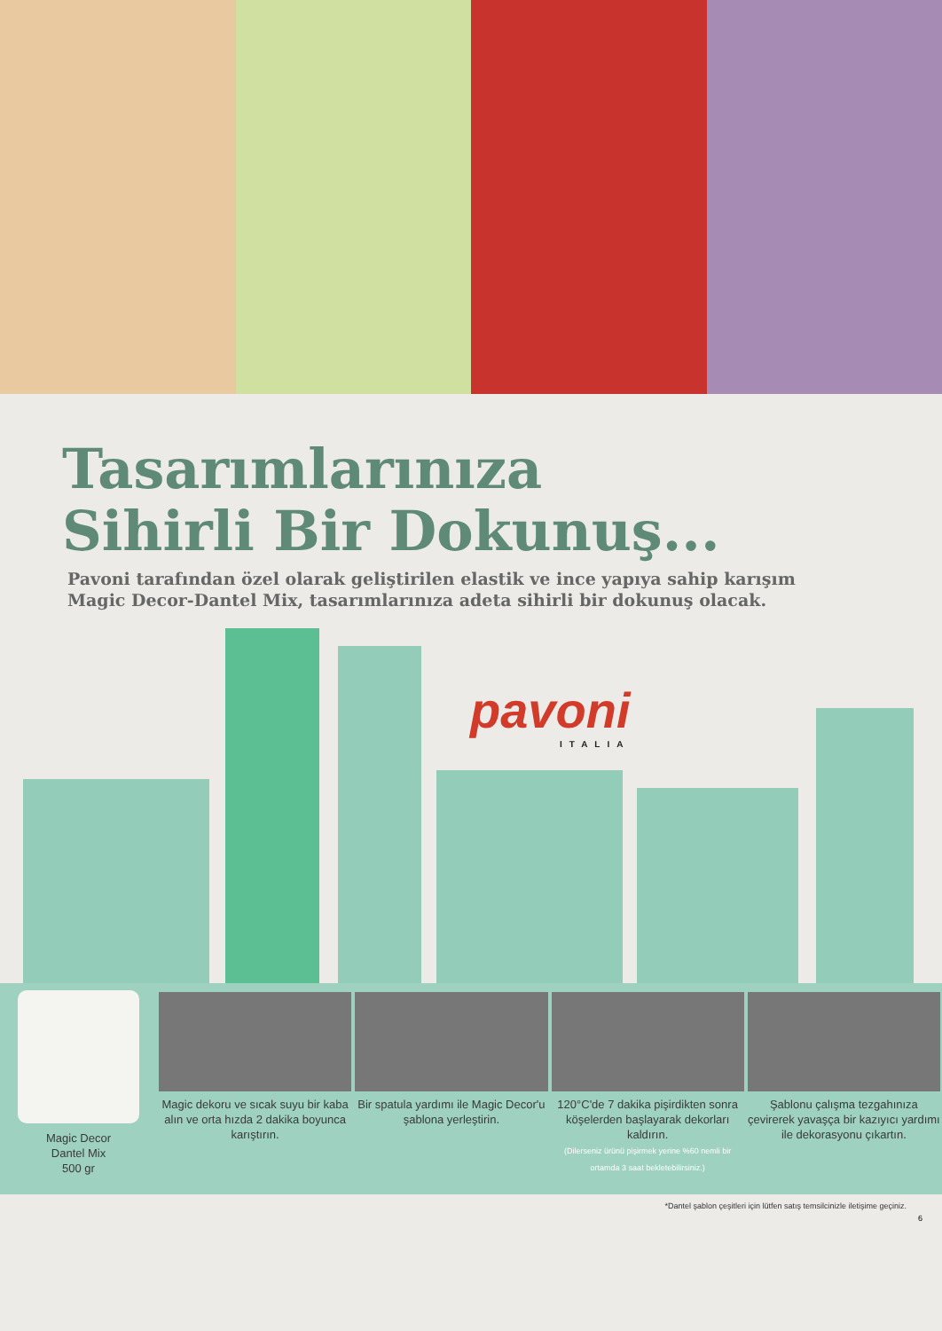Tasarımlarınıza
Sihirli Bir Dokunuş...
Pavoni tarafından özel olarak geliştirilen elastik ve ince yapıya sahip karışım
Magic Decor-Dantel Mix, tasarımlarınıza adeta sihirli bir dokunuş olacak.
pavoni
ITALIA
Magic Decor
Dantel Mix
500 gr
Magic dekoru ve sıcak suyu bir kaba alın ve orta hızda 2 dakika boyunca karıştırın.
Bir spatula yardımı ile Magic Decor'u şablona yerleştirin.
120°C'de 7 dakika pişirdikten sonra köşelerden başlayarak dekorları kaldırın.
(Dilerseniz ürünü pişirmek yerine %60 nemli bir ortamda 3 saat bekletebilirsiniz.)
Şablonu çalışma tezgahınıza çevirerek yavaşça bir kazıyıcı yardımı ile dekorasyonu çıkartın.
*Dantel şablon çeşitleri için lütfen satış temsilcinizle iletişime geçiniz.
6